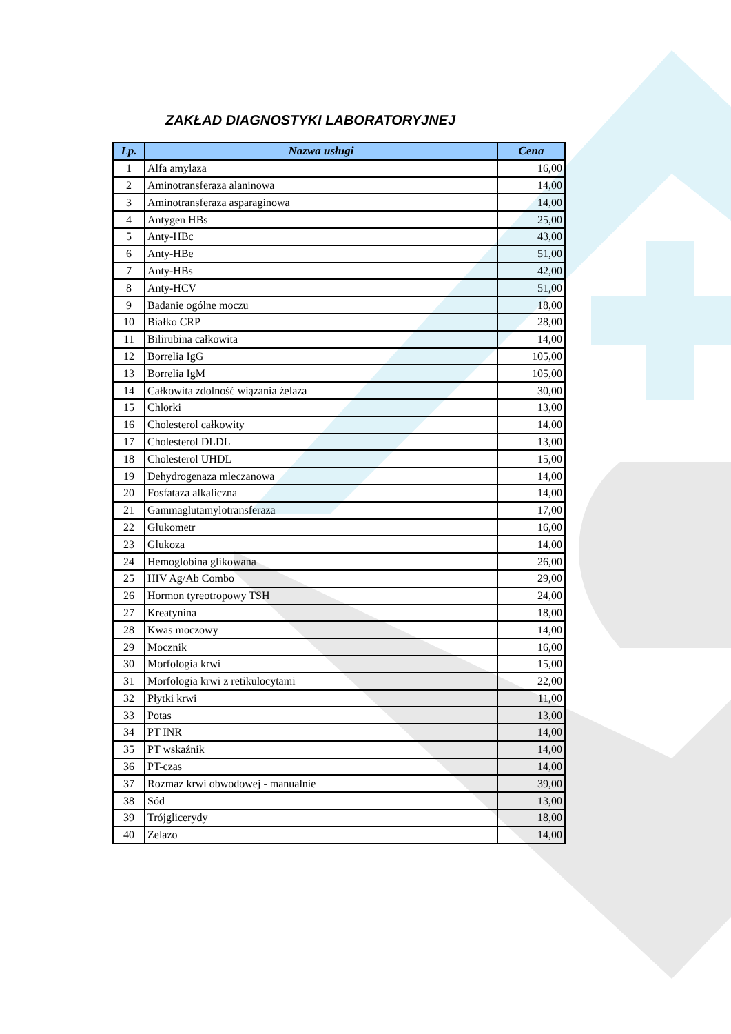ZAKŁAD DIAGNOSTYKI LABORATORYJNEJ
| Lp. | Nazwa usługi | Cena |
| --- | --- | --- |
| 1 | Alfa amylaza | 16,00 |
| 2 | Aminotransferaza alaninowa | 14,00 |
| 3 | Aminotransferaza asparaginowa | 14,00 |
| 4 | Antygen HBs | 25,00 |
| 5 | Anty-HBc | 43,00 |
| 6 | Anty-HBe | 51,00 |
| 7 | Anty-HBs | 42,00 |
| 8 | Anty-HCV | 51,00 |
| 9 | Badanie ogólne moczu | 18,00 |
| 10 | Białko CRP | 28,00 |
| 11 | Bilirubina całkowita | 14,00 |
| 12 | Borrelia IgG | 105,00 |
| 13 | Borrelia IgM | 105,00 |
| 14 | Całkowita zdolność wiązania żelaza | 30,00 |
| 15 | Chlorki | 13,00 |
| 16 | Cholesterol całkowity | 14,00 |
| 17 | Cholesterol DLDL | 13,00 |
| 18 | Cholesterol UHDL | 15,00 |
| 19 | Dehydrogenaza mleczanowa | 14,00 |
| 20 | Fosfataza alkaliczna | 14,00 |
| 21 | Gammaglutamylotransferaza | 17,00 |
| 22 | Glukometr | 16,00 |
| 23 | Glukoza | 14,00 |
| 24 | Hemoglobina glikowana | 26,00 |
| 25 | HIV Ag/Ab Combo | 29,00 |
| 26 | Hormon tyreotropowy TSH | 24,00 |
| 27 | Kreatynina | 18,00 |
| 28 | Kwas moczowy | 14,00 |
| 29 | Mocznik | 16,00 |
| 30 | Morfologia krwi | 15,00 |
| 31 | Morfologia krwi z retikulocytami | 22,00 |
| 32 | Płytki krwi | 11,00 |
| 33 | Potas | 13,00 |
| 34 | PT INR | 14,00 |
| 35 | PT wskaźnik | 14,00 |
| 36 | PT-czas | 14,00 |
| 37 | Rozmaz krwi obwodowej - manualnie | 39,00 |
| 38 | Sód | 13,00 |
| 39 | Trójglicerydy | 18,00 |
| 40 | Zelazo | 14,00 |